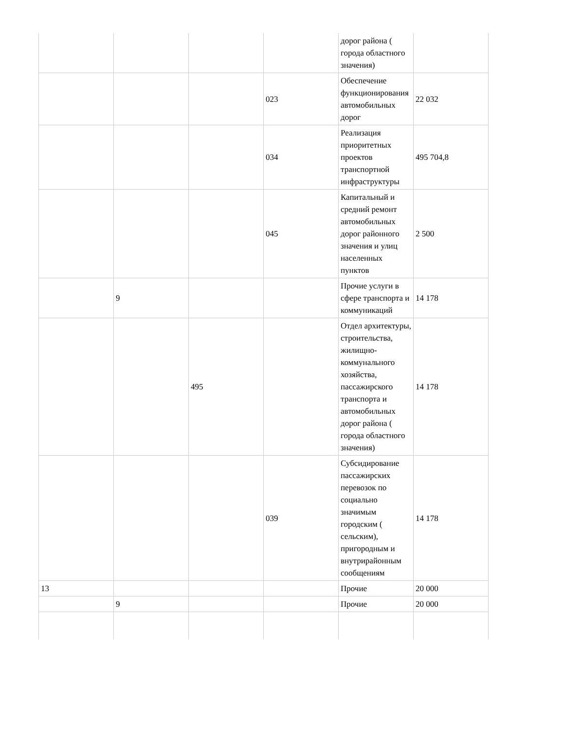| | | | | дорог района ( города областного значения) | |
| | | | 023 | Обеспечение функционирования автомобильных дорог | 22 032 |
| | | | 034 | Реализация приоритетных проектов транспортной инфраструктуры | 495 704,8 |
| | | | 045 | Капитальный и средний ремонт автомобильных дорог районного значения и улиц населенных пунктов | 2 500 |
| | 9 | | | Прочие услуги в сфере транспорта и коммуникаций | 14 178 |
| | | 495 | | Отдел архитектуры, строительства, жилищно-коммунального хозяйства, пассажирского транспорта и автомобильных дорог района ( города областного значения) | 14 178 |
| | | | 039 | Субсидирование пассажирских перевозок по социально значимым городским ( сельским), пригородным и внутрирайонным сообщениям | 14 178 |
| 13 | | | | Прочие | 20 000 |
| | 9 | | | Прочие | 20 000 |